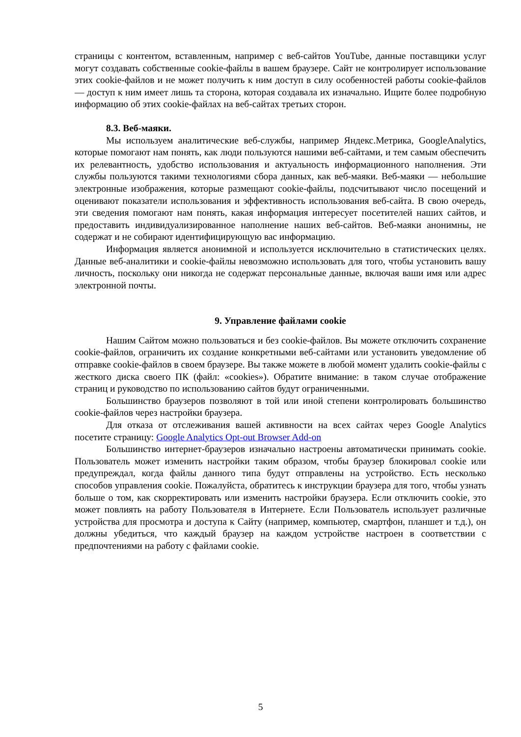страницы с контентом, вставленным, например с веб-сайтов YouTube, данные поставщики услуг могут создавать собственные cookie-файлы в вашем браузере. Сайт не контролирует использование этих cookie-файлов и не может получить к ним доступ в силу особенностей работы cookie-файлов — доступ к ним имеет лишь та сторона, которая создавала их изначально. Ищите более подробную информацию об этих cookie-файлах на веб-сайтах третьих сторон.
8.3. Веб-маяки.
Мы используем аналитические веб-службы, например Яндекс.Метрика, GoogleAnalytics, которые помогают нам понять, как люди пользуются нашими веб-сайтами, и тем самым обеспечить их релевантность, удобство использования и актуальность информационного наполнения. Эти службы пользуются такими технологиями сбора данных, как веб-маяки. Веб-маяки — небольшие электронные изображения, которые размещают cookie-файлы, подсчитывают число посещений и оценивают показатели использования и эффективность использования веб-сайта. В свою очередь, эти сведения помогают нам понять, какая информация интересует посетителей наших сайтов, и предоставить индивидуализированное наполнение наших веб-сайтов. Веб-маяки анонимны, не содержат и не собирают идентифицирующую вас информацию.
Информация является анонимной и используется исключительно в статистических целях. Данные веб-аналитики и cookie-файлы невозможно использовать для того, чтобы установить вашу личность, поскольку они никогда не содержат персональные данные, включая ваши имя или адрес электронной почты.
9. Управление файлами cookie
Нашим Сайтом можно пользоваться и без cookie-файлов. Вы можете отключить сохранение cookie-файлов, ограничить их создание конкретными веб-сайтами или установить уведомление об отправке cookie-файлов в своем браузере. Вы также можете в любой момент удалить cookie-файлы с жесткого диска своего ПК (файл: «cookies»). Обратите внимание: в таком случае отображение страниц и руководство по использованию сайтов будут ограниченными.
Большинство браузеров позволяют в той или иной степени контролировать большинство cookie-файлов через настройки браузера.
Для отказа от отслеживания вашей активности на всех сайтах через Google Analytics посетите страницу: Google Analytics Opt-out Browser Add-on
Большинство интернет-браузеров изначально настроены автоматически принимать cookie. Пользователь может изменить настройки таким образом, чтобы браузер блокировал cookie или предупреждал, когда файлы данного типа будут отправлены на устройство. Есть несколько способов управления cookie. Пожалуйста, обратитесь к инструкции браузера для того, чтобы узнать больше о том, как скорректировать или изменить настройки браузера. Если отключить cookie, это может повлиять на работу Пользователя в Интернете. Если Пользователь использует различные устройства для просмотра и доступа к Сайту (например, компьютер, смартфон, планшет и т.д.), он должны убедиться, что каждый браузер на каждом устройстве настроен в соответствии с предпочтениями на работу с файлами cookie.
5